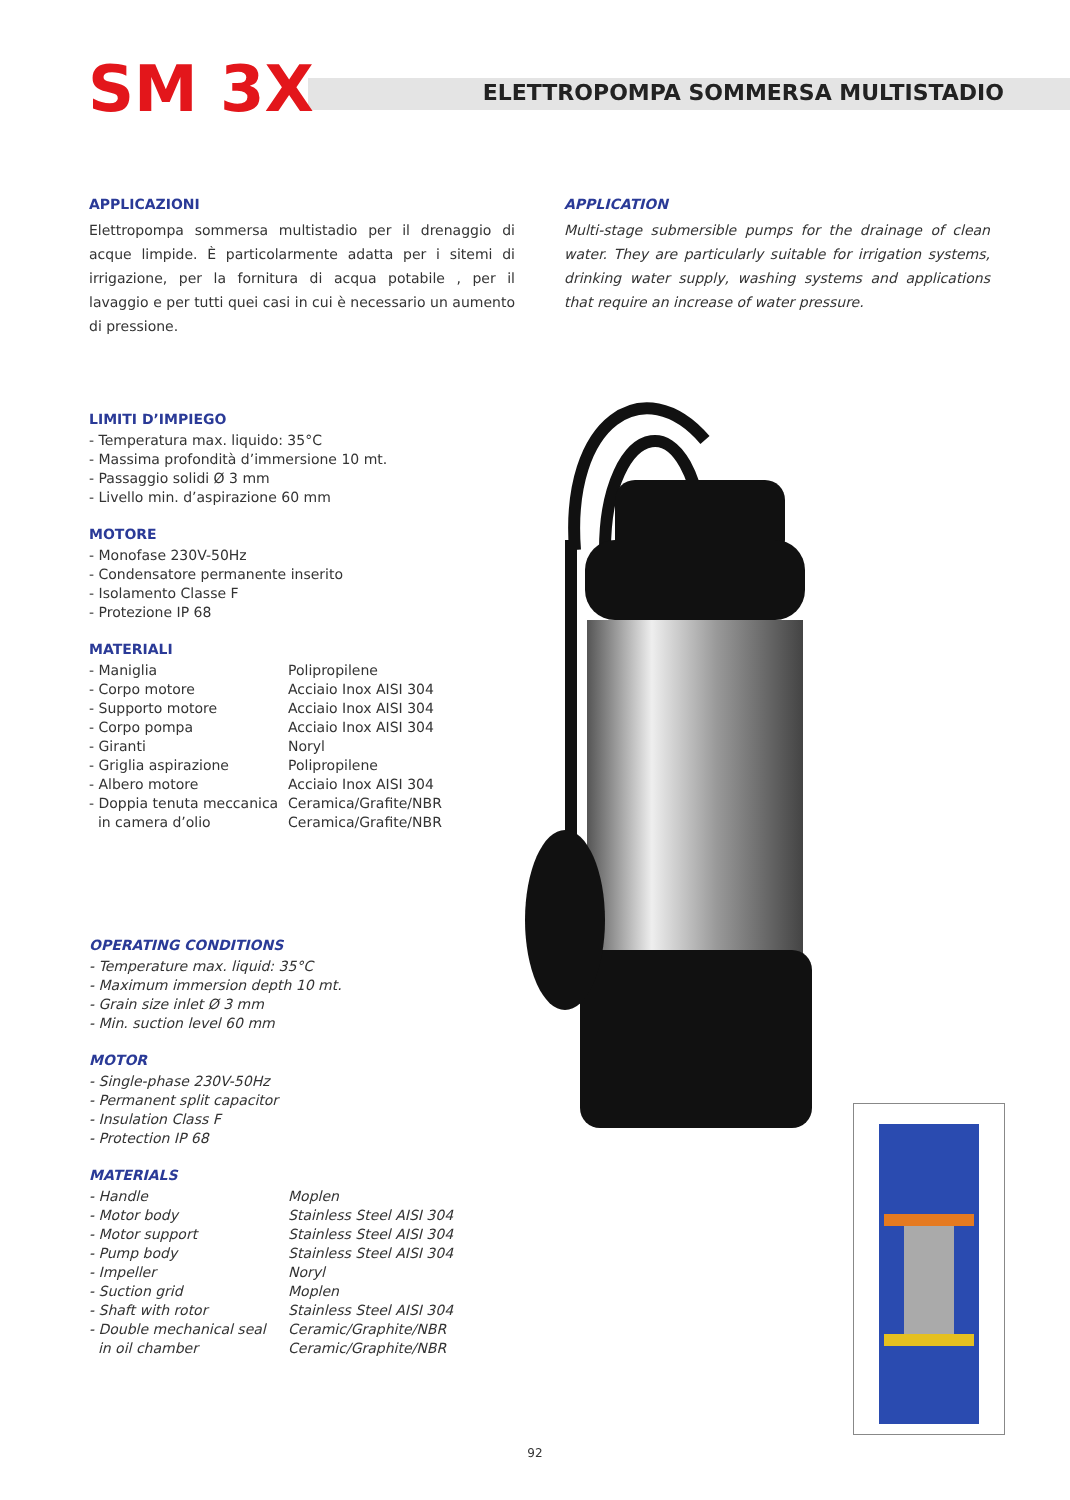SM 3X
ELETTROPOMPA SOMMERSA MULTISTADIO
APPLICAZIONI
Elettropompa sommersa multistadio per il drenaggio di acque limpide. È particolarmente adatta per i sitemi di irrigazione, per la fornitura di acqua potabile , per il lavaggio e per tutti quei casi in cui è necessario un aumento di pressione.
APPLICATION
Multi-stage submersible pumps for the drainage of clean water. They are particularly suitable for irrigation systems, drinking water supply, washing systems and applications that require an increase of water pressure.
LIMITI D’IMPIEGO
- Temperatura max. liquido: 35°C
- Massima profondità d’immersione 10 mt.
- Passaggio solidi Ø 3 mm
- Livello min. d’aspirazione 60 mm
MOTORE
- Monofase 230V-50Hz
- Condensatore permanente inserito
- Isolamento Classe F
- Protezione IP 68
MATERIALI
| - Maniglia | Polipropilene |
| - Corpo motore | Acciaio Inox AISI 304 |
| - Supporto motore | Acciaio Inox AISI 304 |
| - Corpo pompa | Acciaio Inox AISI 304 |
| - Giranti | Noryl |
| - Griglia aspirazione | Polipropilene |
| - Albero motore | Acciaio Inox AISI 304 |
| - Doppia tenuta meccanica | Ceramica/Grafite/NBR |
| in camera d’olio | Ceramica/Grafite/NBR |
OPERATING CONDITIONS
- Temperature max. liquid: 35°C
- Maximum immersion depth 10 mt.
- Grain size inlet Ø 3 mm
- Min. suction level 60 mm
MOTOR
- Single-phase 230V-50Hz
- Permanent split capacitor
- Insulation Class F
- Protection IP 68
MATERIALS
| - Handle | Moplen |
| - Motor body | Stainless Steel AISI 304 |
| - Motor support | Stainless Steel AISI 304 |
| - Pump body | Stainless Steel AISI 304 |
| - Impeller | Noryl |
| - Suction grid | Moplen |
| - Shaft with rotor | Stainless Steel AISI 304 |
| - Double mechanical seal | Ceramic/Graphite/NBR |
| in oil chamber | Ceramic/Graphite/NBR |
92